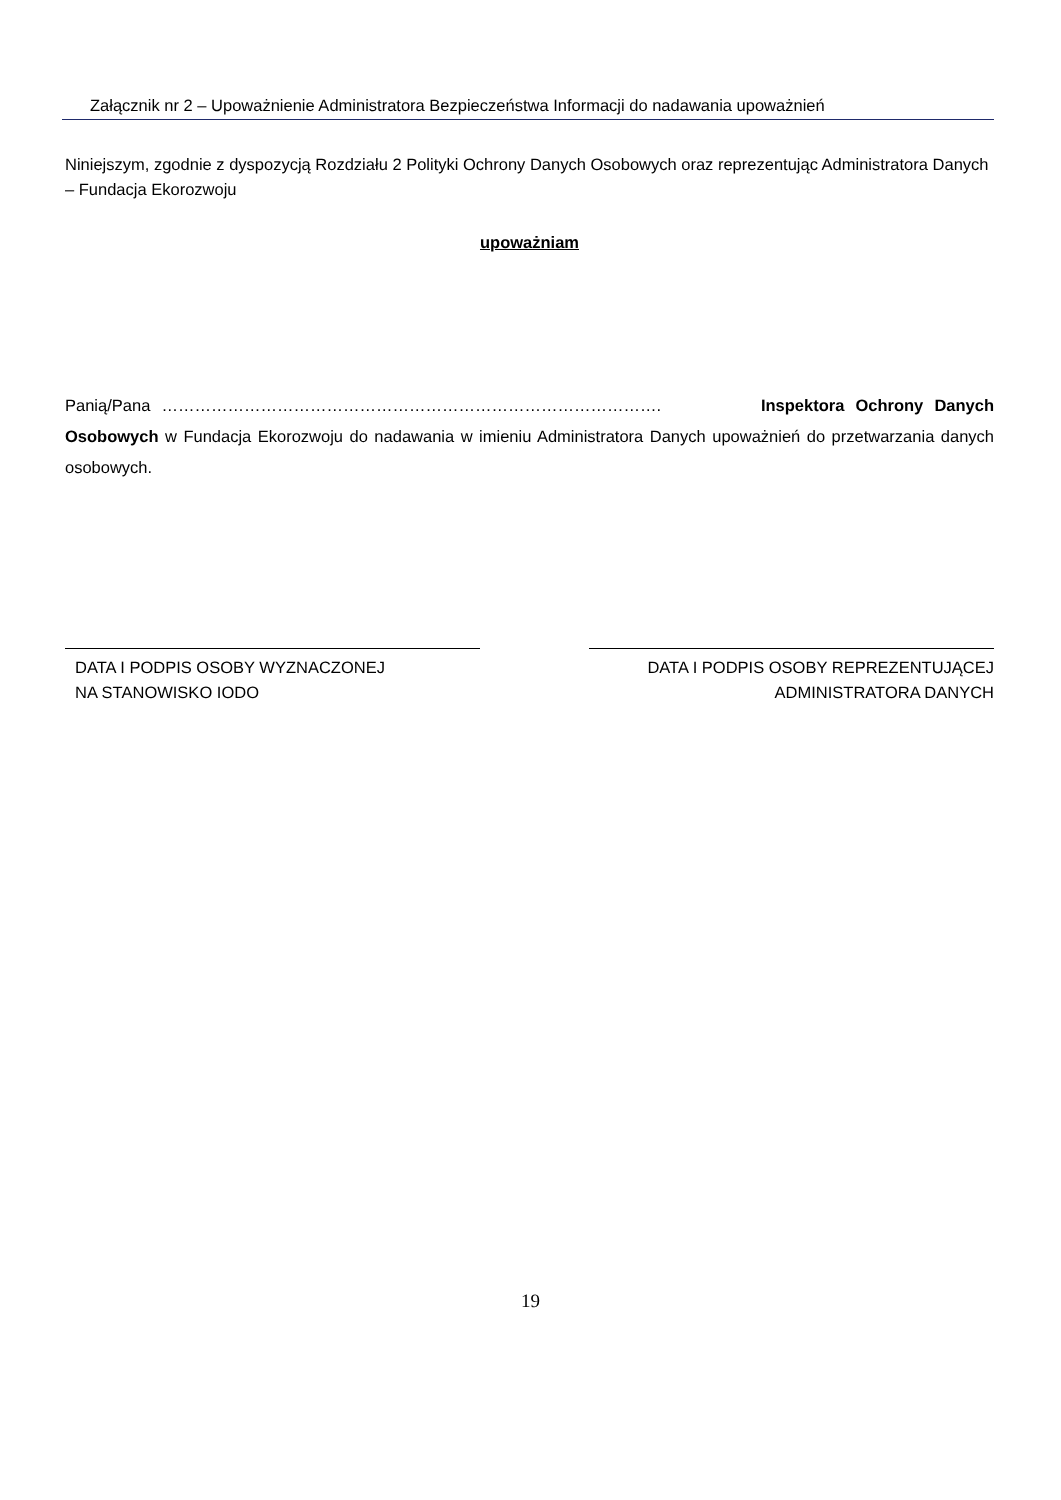Załącznik nr 2 – Upoważnienie Administratora Bezpieczeństwa Informacji do nadawania upoważnień
Niniejszym, zgodnie z dyspozycją Rozdziału 2 Polityki Ochrony Danych Osobowych oraz reprezentując Administratora Danych – Fundacja Ekorozwoju
upoważniam
Panią/Pana ………………………………………………………………………………. Inspektora Ochrony Danych Osobowych w Fundacja Ekorozwoju do nadawania w imieniu Administratora Danych upoważnień do przetwarzania danych osobowych.
DATA I PODPIS OSOBY WYZNACZONEJ
NA STANOWISKO IODO
DATA I PODPIS OSOBY REPREZENTUJĄCEJ
ADMINISTRATORA DANYCH
19